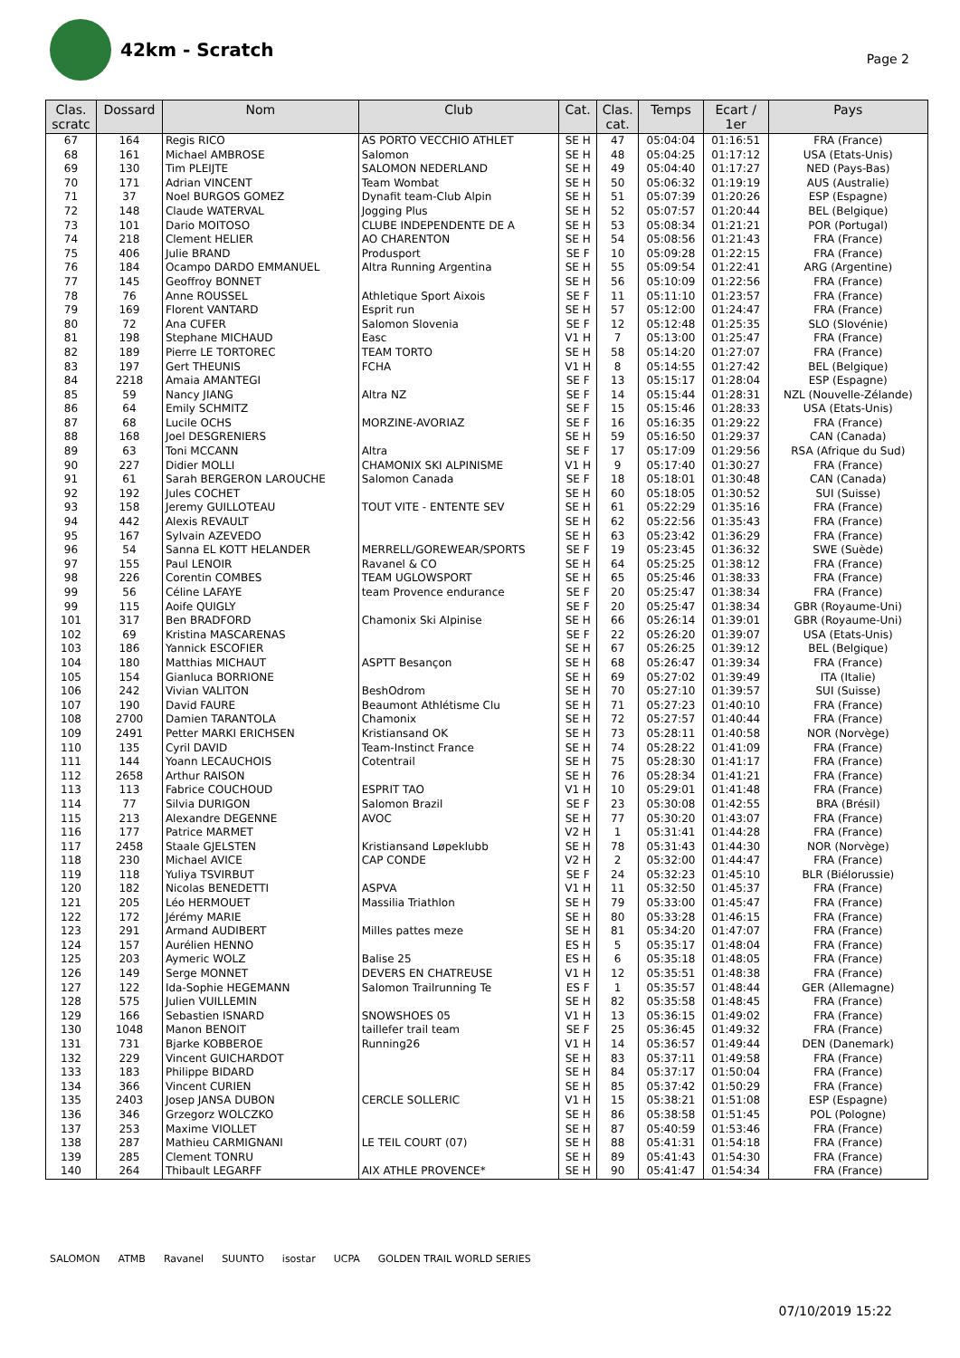42km - Scratch
Page 2
| Clas. scratc | Dossard | Nom | Club | Cat. | Clas. cat. | Temps | Ecart / 1er | Pays |
| --- | --- | --- | --- | --- | --- | --- | --- | --- |
| 67 | 164 | Regis RICO | AS PORTO VECCHIO ATHLET | SE H | 47 | 05:04:04 | 01:16:51 | FRA (France) |
| 68 | 161 | Michael AMBROSE | Salomon | SE H | 48 | 05:04:25 | 01:17:12 | USA (Etats-Unis) |
| 69 | 130 | Tim PLEIJTE | SALOMON NEDERLAND | SE H | 49 | 05:04:40 | 01:17:27 | NED (Pays-Bas) |
| 70 | 171 | Adrian VINCENT | Team Wombat | SE H | 50 | 05:06:32 | 01:19:19 | AUS (Australie) |
| 71 | 37 | Noel BURGOS GOMEZ | Dynafit team-Club Alpin | SE H | 51 | 05:07:39 | 01:20:26 | ESP (Espagne) |
| 72 | 148 | Claude WATERVAL | Jogging Plus | SE H | 52 | 05:07:57 | 01:20:44 | BEL (Belgique) |
| 73 | 101 | Dario MOITOSO | CLUBE INDEPENDENTE DE A | SE H | 53 | 05:08:34 | 01:21:21 | POR (Portugal) |
| 74 | 218 | Clement HELIER | AO CHARENTON | SE H | 54 | 05:08:56 | 01:21:43 | FRA (France) |
| 75 | 406 | Julie BRAND | Produsport | SE F | 10 | 05:09:28 | 01:22:15 | FRA (France) |
| 76 | 184 | Ocampo DARDO EMMANUEL | Altra Running Argentina | SE H | 55 | 05:09:54 | 01:22:41 | ARG (Argentine) |
| 77 | 145 | Geoffroy BONNET | | SE H | 56 | 05:10:09 | 01:22:56 | FRA (France) |
| 78 | 76 | Anne ROUSSEL | Athletique Sport Aixois | SE F | 11 | 05:11:10 | 01:23:57 | FRA (France) |
| 79 | 169 | Florent VANTARD | Esprit run | SE H | 57 | 05:12:00 | 01:24:47 | FRA (France) |
| 80 | 72 | Ana CUFER | Salomon Slovenia | SE F | 12 | 05:12:48 | 01:25:35 | SLO (Slovénie) |
| 81 | 198 | Stephane MICHAUD | Easc | V1 H | 7 | 05:13:00 | 01:25:47 | FRA (France) |
| 82 | 189 | Pierre LE TORTOREC | TEAM TORTO | SE H | 58 | 05:14:20 | 01:27:07 | FRA (France) |
| 83 | 197 | Gert THEUNIS | FCHA | V1 H | 8 | 05:14:55 | 01:27:42 | BEL (Belgique) |
| 84 | 2218 | Amaia AMANTEGI | | SE F | 13 | 05:15:17 | 01:28:04 | ESP (Espagne) |
| 85 | 59 | Nancy JIANG | Altra NZ | SE F | 14 | 05:15:44 | 01:28:31 | NZL (Nouvelle-Zélande) |
| 86 | 64 | Emily SCHMITZ | | SE F | 15 | 05:15:46 | 01:28:33 | USA (Etats-Unis) |
| 87 | 68 | Lucile OCHS | MORZINE-AVORIAZ | SE F | 16 | 05:16:35 | 01:29:22 | FRA (France) |
| 88 | 168 | Joel DESGRENIERS | | SE H | 59 | 05:16:50 | 01:29:37 | CAN (Canada) |
| 89 | 63 | Toni MCCANN | Altra | SE F | 17 | 05:17:09 | 01:29:56 | RSA (Afrique du Sud) |
| 90 | 227 | Didier MOLLI | CHAMONIX SKI ALPINISME | V1 H | 9 | 05:17:40 | 01:30:27 | FRA (France) |
| 91 | 61 | Sarah BERGERON LAROUCHE | Salomon Canada | SE F | 18 | 05:18:01 | 01:30:48 | CAN (Canada) |
| 92 | 192 | Jules COCHET | | SE H | 60 | 05:18:05 | 01:30:52 | SUI (Suisse) |
| 93 | 158 | Jeremy GUILLOTEAU | TOUT VITE - ENTENTE SEV | SE H | 61 | 05:22:29 | 01:35:16 | FRA (France) |
| 94 | 442 | Alexis REVAULT | | SE H | 62 | 05:22:56 | 01:35:43 | FRA (France) |
| 95 | 167 | Sylvain AZEVEDO | | SE H | 63 | 05:23:42 | 01:36:29 | FRA (France) |
| 96 | 54 | Sanna EL KOTT HELANDER | MERRELL/GOREWEAR/SPORTS | SE F | 19 | 05:23:45 | 01:36:32 | SWE (Suède) |
| 97 | 155 | Paul LENOIR | Ravanel & CO | SE H | 64 | 05:25:25 | 01:38:12 | FRA (France) |
| 98 | 226 | Corentin COMBES | TEAM UGLOWSPORT | SE H | 65 | 05:25:46 | 01:38:33 | FRA (France) |
| 99 | 56 | Céline LAFAYE | team Provence endurance | SE F | 20 | 05:25:47 | 01:38:34 | FRA (France) |
| 99 | 115 | Aoife QUIGLY | | SE F | 20 | 05:25:47 | 01:38:34 | GBR (Royaume-Uni) |
| 101 | 317 | Ben BRADFORD | Chamonix Ski Alpinise | SE H | 66 | 05:26:14 | 01:39:01 | GBR (Royaume-Uni) |
| 102 | 69 | Kristina MASCARENAS | | SE F | 22 | 05:26:20 | 01:39:07 | USA (Etats-Unis) |
| 103 | 186 | Yannick ESCOFIER | | SE H | 67 | 05:26:25 | 01:39:12 | BEL (Belgique) |
| 104 | 180 | Matthias MICHAUT | ASPTT Besançon | SE H | 68 | 05:26:47 | 01:39:34 | FRA (France) |
| 105 | 154 | Gianluca BORRIONE | | SE H | 69 | 05:27:02 | 01:39:49 | ITA (Italie) |
| 106 | 242 | Vivian VALITON | BeshOdrom | SE H | 70 | 05:27:10 | 01:39:57 | SUI (Suisse) |
| 107 | 190 | David FAURE | Beaumont Athlétisme Clu | SE H | 71 | 05:27:23 | 01:40:10 | FRA (France) |
| 108 | 2700 | Damien TARANTOLA | Chamonix | SE H | 72 | 05:27:57 | 01:40:44 | FRA (France) |
| 109 | 2491 | Petter MARKI ERICHSEN | Kristiansand OK | SE H | 73 | 05:28:11 | 01:40:58 | NOR (Norvège) |
| 110 | 135 | Cyril DAVID | Team-Instinct France | SE H | 74 | 05:28:22 | 01:41:09 | FRA (France) |
| 111 | 144 | Yoann LECAUCHOIS | Cotentrail | SE H | 75 | 05:28:30 | 01:41:17 | FRA (France) |
| 112 | 2658 | Arthur RAISON | | SE H | 76 | 05:28:34 | 01:41:21 | FRA (France) |
| 113 | 113 | Fabrice COUCHOUD | ESPRIT TAO | V1 H | 10 | 05:29:01 | 01:41:48 | FRA (France) |
| 114 | 77 | Silvia DURIGON | Salomon Brazil | SE F | 23 | 05:30:08 | 01:42:55 | BRA (Brésil) |
| 115 | 213 | Alexandre DEGENNE | AVOC | SE H | 77 | 05:30:20 | 01:43:07 | FRA (France) |
| 116 | 177 | Patrice MARMET | | V2 H | 1 | 05:31:41 | 01:44:28 | FRA (France) |
| 117 | 2458 | Staale GJELSTEN | Kristiansand Løpeklubb | SE H | 78 | 05:31:43 | 01:44:30 | NOR (Norvège) |
| 118 | 230 | Michael AVICE | CAP CONDE | V2 H | 2 | 05:32:00 | 01:44:47 | FRA (France) |
| 119 | 118 | Yuliya TSVIRBUT | | SE F | 24 | 05:32:23 | 01:45:10 | BLR (Biélorussie) |
| 120 | 182 | Nicolas BENEDETTI | ASPVA | V1 H | 11 | 05:32:50 | 01:45:37 | FRA (France) |
| 121 | 205 | Léo HERMOUET | Massilia Triathlon | SE H | 79 | 05:33:00 | 01:45:47 | FRA (France) |
| 122 | 172 | Jérémy MARIE | | SE H | 80 | 05:33:28 | 01:46:15 | FRA (France) |
| 123 | 291 | Armand AUDIBERT | Milles pattes meze | SE H | 81 | 05:34:20 | 01:47:07 | FRA (France) |
| 124 | 157 | Aurélien HENNO | | ES H | 5 | 05:35:17 | 01:48:04 | FRA (France) |
| 125 | 203 | Aymeric WOLZ | Balise 25 | ES H | 6 | 05:35:18 | 01:48:05 | FRA (France) |
| 126 | 149 | Serge MONNET | DEVERS EN CHATREUSE | V1 H | 12 | 05:35:51 | 01:48:38 | FRA (France) |
| 127 | 122 | Ida-Sophie HEGEMANN | Salomon Trailrunning Te | ES F | 1 | 05:35:57 | 01:48:44 | GER (Allemagne) |
| 128 | 575 | Julien VUILLEMIN | | SE H | 82 | 05:35:58 | 01:48:45 | FRA (France) |
| 129 | 166 | Sebastien ISNARD | SNOWSHOES 05 | V1 H | 13 | 05:36:15 | 01:49:02 | FRA (France) |
| 130 | 1048 | Manon BENOIT | taillefer trail team | SE F | 25 | 05:36:45 | 01:49:32 | FRA (France) |
| 131 | 731 | Bjarke KOBBEROE | Running26 | V1 H | 14 | 05:36:57 | 01:49:44 | DEN (Danemark) |
| 132 | 229 | Vincent GUICHARDOT | | SE H | 83 | 05:37:11 | 01:49:58 | FRA (France) |
| 133 | 183 | Philippe BIDARD | | SE H | 84 | 05:37:17 | 01:50:04 | FRA (France) |
| 134 | 366 | Vincent CURIEN | | SE H | 85 | 05:37:42 | 01:50:29 | FRA (France) |
| 135 | 2403 | Josep JANSA DUBON | CERCLE SOLLERIC | V1 H | 15 | 05:38:21 | 01:51:08 | ESP (Espagne) |
| 136 | 346 | Grzegorz WOLCZKO | | SE H | 86 | 05:38:58 | 01:51:45 | POL (Pologne) |
| 137 | 253 | Maxime VIOLLET | | SE H | 87 | 05:40:59 | 01:53:46 | FRA (France) |
| 138 | 287 | Mathieu CARMIGNANI | LE TEIL COURT (07) | SE H | 88 | 05:41:31 | 01:54:18 | FRA (France) |
| 139 | 285 | Clement TONRU | | SE H | 89 | 05:41:43 | 01:54:30 | FRA (France) |
| 140 | 264 | Thibault LEGARFF | AIX ATHLE PROVENCE* | SE H | 90 | 05:41:47 | 01:54:34 | FRA (France) |
SALOMON ATMB Ravanel SUUNTO isostar UCPA GOLDEN TRAIL WORLD SERIES
07/10/2019 15:22